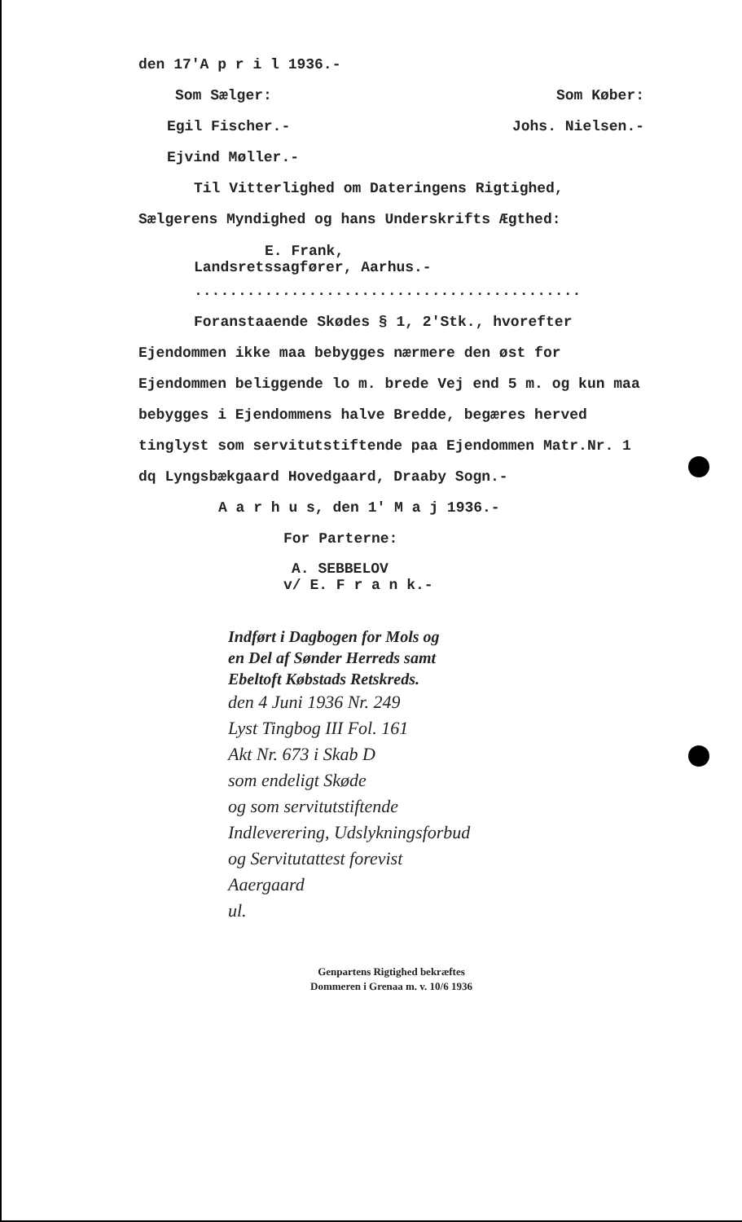den 17'A p r i l 1936.-
Som Sælger: Som Køber:
Egil Fischer.- Johs. Nielsen.-
Ejvind Møller.-
Til Vitterlighed om Dateringens Rigtighed, Sælgerens Myndighed og hans Underskrifts Ægthed:
E. Frank,
Landsretssagfører, Aarhus.-
............................................
Foranstaaende Skødes § 1, 2'Stk., hvorefter Ejendommen ikke maa bebygges nærmere den øst for Ejendommen beliggende lo m. brede Vej end 5 m. og kun maa bebygges i Ejendommens halve Bredde, begæres herved tinglyst som servitutstiftende paa Ejendommen Matr.Nr. 1 dq Lyngsbækgaard Hovedgaard, Draaby Sogn.-
A a r h u s, den 1' M a j 1936.-
For Parterne:
A. SEBBELOV
v/ E. F r a n k.-
Indført i Dagbogen for Mols og
en Del af Sønder Herreds samt
Ebeltoft Købstads Retskreds.
den 4 Juni 1936 Nr. 249
Lyst Tingbog III Fol. 161
Akt Nr. 673 i Skab D
som endeligt Skøde
og som servitutstiftende
Indleverering, Udslykningsforbud
og Servitutattest forevist
Aaergaard
ul.
Genpartens Rigtighed bekræftes
Dommeren i Grenaa m. v. 10/6 1936